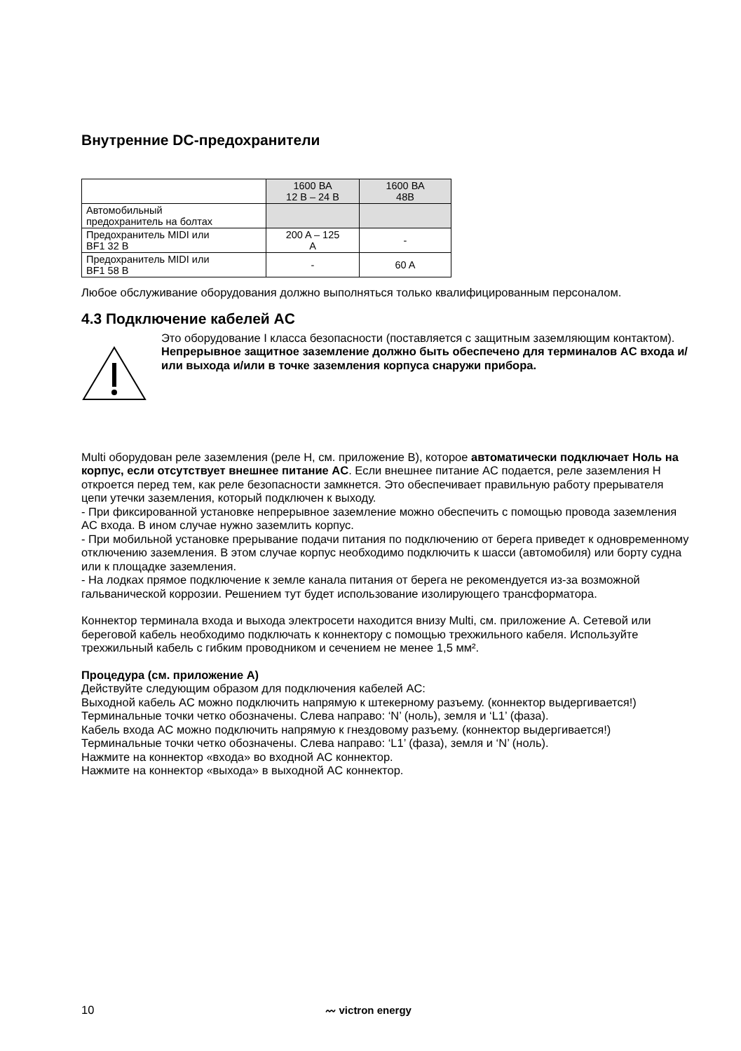Внутренние DC-предохранители
| | 1600 ВА 12 В – 24 В | 1600 ВА 48В |
| Автомобильный предохранитель на болтах | | |
| Предохранитель MIDI или BF1 32 В | 200 A – 125 A | - |
| Предохранитель MIDI или BF1 58 В | - | 60 A |
Любое обслуживание оборудования должно выполняться только квалифицированным персоналом.
4.3 Подключение кабелей AC
Это оборудование I класса безопасности (поставляется с защитным заземляющим контактом). Непрерывное защитное заземление должно быть обеспечено для терминалов AC входа и/или выхода и/или в точке заземления корпуса снаружи прибора.
Multi оборудован реле заземления (реле H, см. приложение B), которое автоматически подключает Ноль на корпус, если отсутствует внешнее питание AC. Если внешнее питание AC подается, реле заземления H откроется перед тем, как реле безопасности замкнется. Это обеспечивает правильную работу прерывателя цепи утечки заземления, который подключен к выходу.
- При фиксированной установке непрерывное заземление можно обеспечить с помощью провода заземления AC входа. В ином случае нужно заземлить корпус.
- При мобильной установке прерывание подачи питания по подключению от берега приведет к одновременному отключению заземления. В этом случае корпус необходимо подключить к шасси (автомобиля) или борту судна или к площадке заземления.
- На лодках прямое подключение к земле канала питания от берега не рекомендуется из-за возможной гальванической коррозии. Решением тут будет использование изолирующего трансформатора.
Коннектор терминала входа и выхода электросети находится внизу Multi, см. приложение A. Сетевой или береговой кабель необходимо подключать к коннектору с помощью трехжильного кабеля. Используйте трехжильный кабель с гибким проводником и сечением не менее 1,5 мм².
Процедура (см. приложение A)
Действуйте следующим образом для подключения кабелей AC:
Выходной кабель AC можно подключить напрямую к штекерному разъему. (коннектор выдергивается!)
Терминальные точки четко обозначены. Слева направо: ‘N’ (ноль), земля и ‘L1’ (фаза).
Кабель входа AC можно подключить напрямую к гнездовому разъему. (коннектор выдергивается!)
Терминальные точки четко обозначены. Слева направо: ‘L1’ (фаза), земля и ‘N’ (ноль).
Нажмите на коннектор «входа» во входной AC коннектор.
Нажмите на коннектор «выхода» в выходной AC коннектор.
10 〰 victron energy